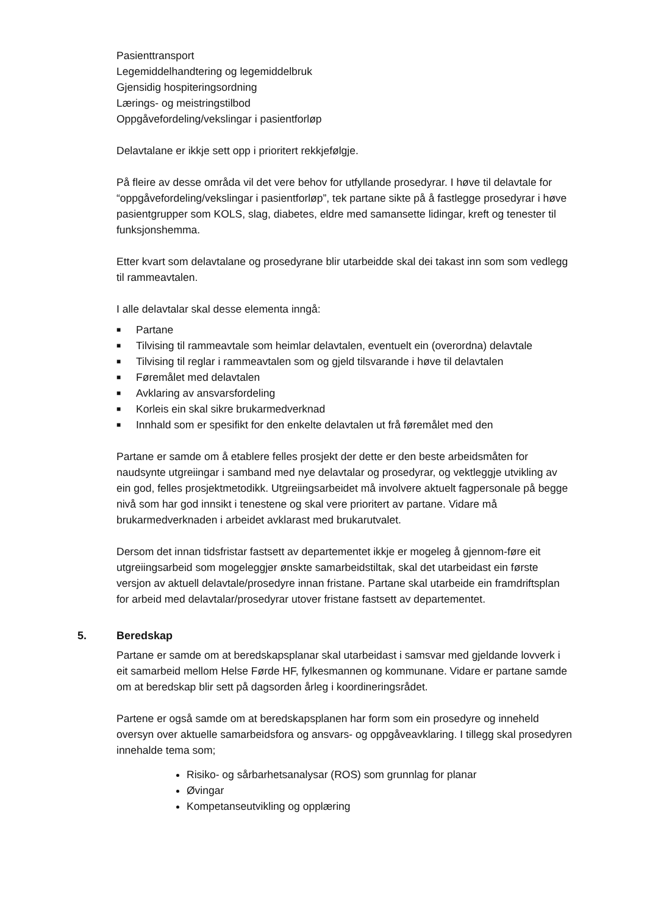Pasienttransport
Legemiddelhandtering og legemiddelbruk
Gjensidig hospiteringsordning
Lærings- og meistringstilbod
Oppgåvefordeling/vekslingar i pasientforløp
Delavtalane er ikkje sett opp i prioritert rekkjefølgje.
På fleire av desse områda vil det vere behov for utfyllande prosedyrar. I høve til delavtale for “oppgåvefordeling/vekslingar i pasientforløp”, tek partane sikte på å fastlegge prosedyrar i høve pasientgrupper som KOLS, slag, diabetes, eldre med samansette lidingar, kreft og tenester til funksjonshemma.
Etter kvart som delavtalane og prosedyrane blir utarbeidde skal dei takast inn som som vedlegg til rammeavtalen.
I alle delavtalar skal desse elementa inngå:
■ Partane
■ Tilvising til rammeavtale som heimlar delavtalen, eventuelt ein (overordna) delavtale
■ Tilvising til reglar i rammeavtalen som og gjeld tilsvarande i høve til delavtalen
■ Føremålet med delavtalen
■ Avklaring av ansvarsfordeling
■ Korleis ein skal sikre brukarmedverknad
■ Innhald som er spesifikt for den enkelte delavtalen ut frå føremålet med den
Partane er samde om å etablere felles prosjekt der dette er den beste arbeidsmåten for naudsynte utgreiingar i samband med nye delavtalar og prosedyrar, og vektleggje utvikling av ein god, felles prosjektmetodikk. Utgreiingsarbeidet må involvere aktuelt fagpersonale på begge nivå som har god innsikt i tenestene og skal vere prioritert av partane. Vidare må brukarmedverknaden i arbeidet avklarast med brukarutvalet.
Dersom det innan tidsfristar fastsett av departementet ikkje er mogeleg å gjennom-føre eit utgreiingsarbeid som mogeleggjer ønskte samarbeidstiltak, skal det utarbeidast ein første versjon av aktuell delavtale/prosedyre innan fristane. Partane skal utarbeide ein framdriftsplan for arbeid med delavtalar/prosedyrar utover fristane fastsett av departementet.
5. Beredskap
Partane er samde om at beredskapsplanar skal utarbeidast i samsvar med gjeldande lovverk i eit samarbeid mellom Helse Førde HF, fylkesmannen og kommunane. Vidare er partane samde om at beredskap blir sett på dagsorden årleg i koordineringsrådet.
Partene er også samde om at beredskapsplanen har form som ein prosedyre og inneheld oversyn over aktuelle samarbeidsfora og ansvars- og oppgåveavklaring. I tillegg skal prosedyren innehalde tema som;
Risiko- og sårbarhetsanalysar (ROS) som grunnlag for planar
Øvingar
Kompetanseutvikling og opplæring